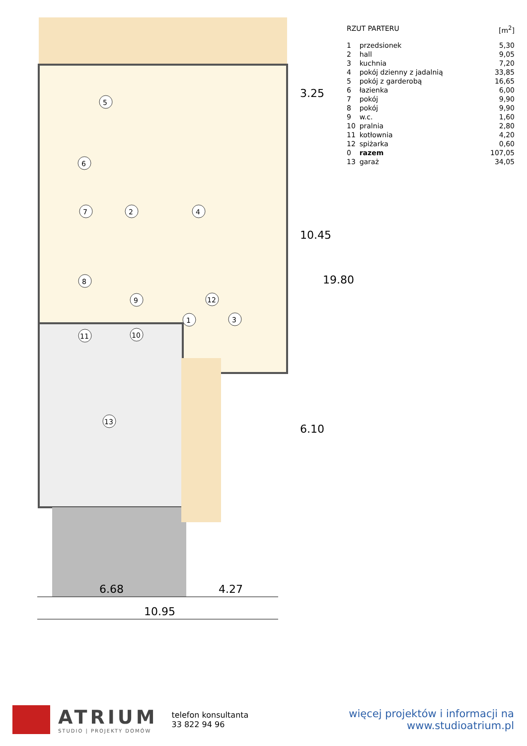5
6
7
2
4
8
9
12
1
3
10
11
13
6.68
4.27
10.95
3.25
10.45
19.80
6.10
| RZUT PARTERU | | [m<sup>2</sup>] |
| 1 | przedsionek | 5,30 |
| 2 | hall | 9,05 |
| 3 | kuchnia | 7,20 |
| 4 | pokój dzienny z jadalnią | 33,85 |
| 5 | pokój z garderobą | 16,65 |
| 6 | łazienka | 6,00 |
| 7 | pokój | 9,90 |
| 8 | pokój | 9,90 |
| 9 | w.c. | 1,60 |
| 10 | pralnia | 2,80 |
| 11 | kotłownia | 4,20 |
| 12 | spiżarka | 0,60 |
| 0 | razem | 107,05 |
| 13 | garaż | 34,05 |
ATRIUM
STUDIO | PROJEKTY DOMÓW
telefon konsultanta
33 822 94 96
więcej projektów i informacji na
www.studioatrium.pl